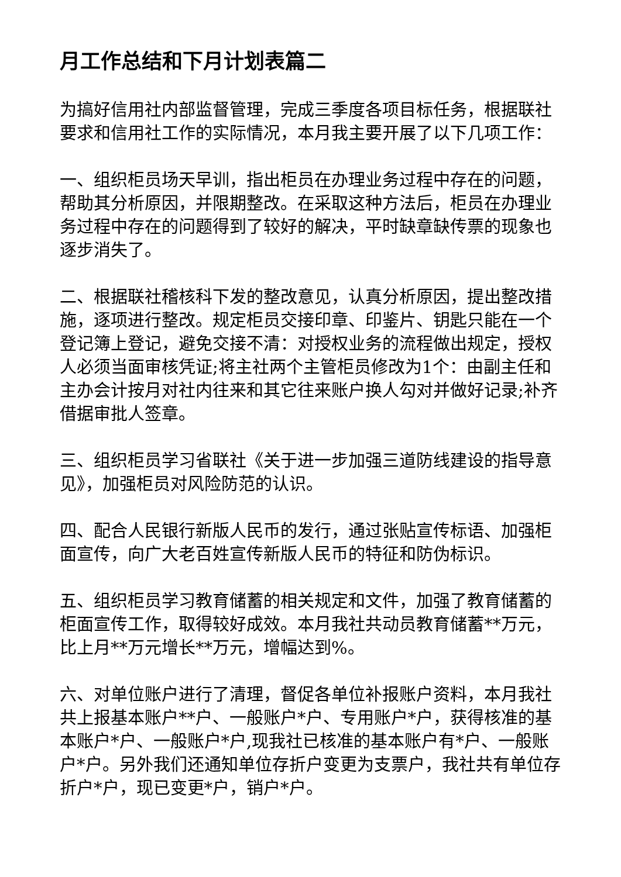月工作总结和下月计划表篇二
为搞好信用社内部监督管理，完成三季度各项目标任务，根据联社要求和信用社工作的实际情况，本月我主要开展了以下几项工作：
一、组织柜员场天早训，指出柜员在办理业务过程中存在的问题，帮助其分析原因，并限期整改。在采取这种方法后，柜员在办理业务过程中存在的问题得到了较好的解决，平时缺章缺传票的现象也逐步消失了。
二、根据联社稽核科下发的整改意见，认真分析原因，提出整改措施，逐项进行整改。规定柜员交接印章、印鉴片、钥匙只能在一个登记簿上登记，避免交接不清：对授权业务的流程做出规定，授权人必须当面审核凭证;将主社两个主管柜员修改为1个：由副主任和主办会计按月对社内往来和其它往来账户换人勾对并做好记录;补齐借据审批人签章。
三、组织柜员学习省联社《关于进一步加强三道防线建设的指导意见》，加强柜员对风险防范的认识。
四、配合人民银行新版人民币的发行，通过张贴宣传标语、加强柜面宣传，向广大老百姓宣传新版人民币的特征和防伪标识。
五、组织柜员学习教育储蓄的相关规定和文件，加强了教育储蓄的柜面宣传工作，取得较好成效。本月我社共动员教育储蓄**万元，比上月**万元增长**万元，增幅达到%。
六、对单位账户进行了清理，督促各单位补报账户资料，本月我社共上报基本账户**户、一般账户*户、专用账户*户，获得核准的基本账户*户、一般账户*户,现我社已核准的基本账户有*户、一般账户*户。另外我们还通知单位存折户变更为支票户，我社共有单位存折户*户，现已变更*户，销户*户。